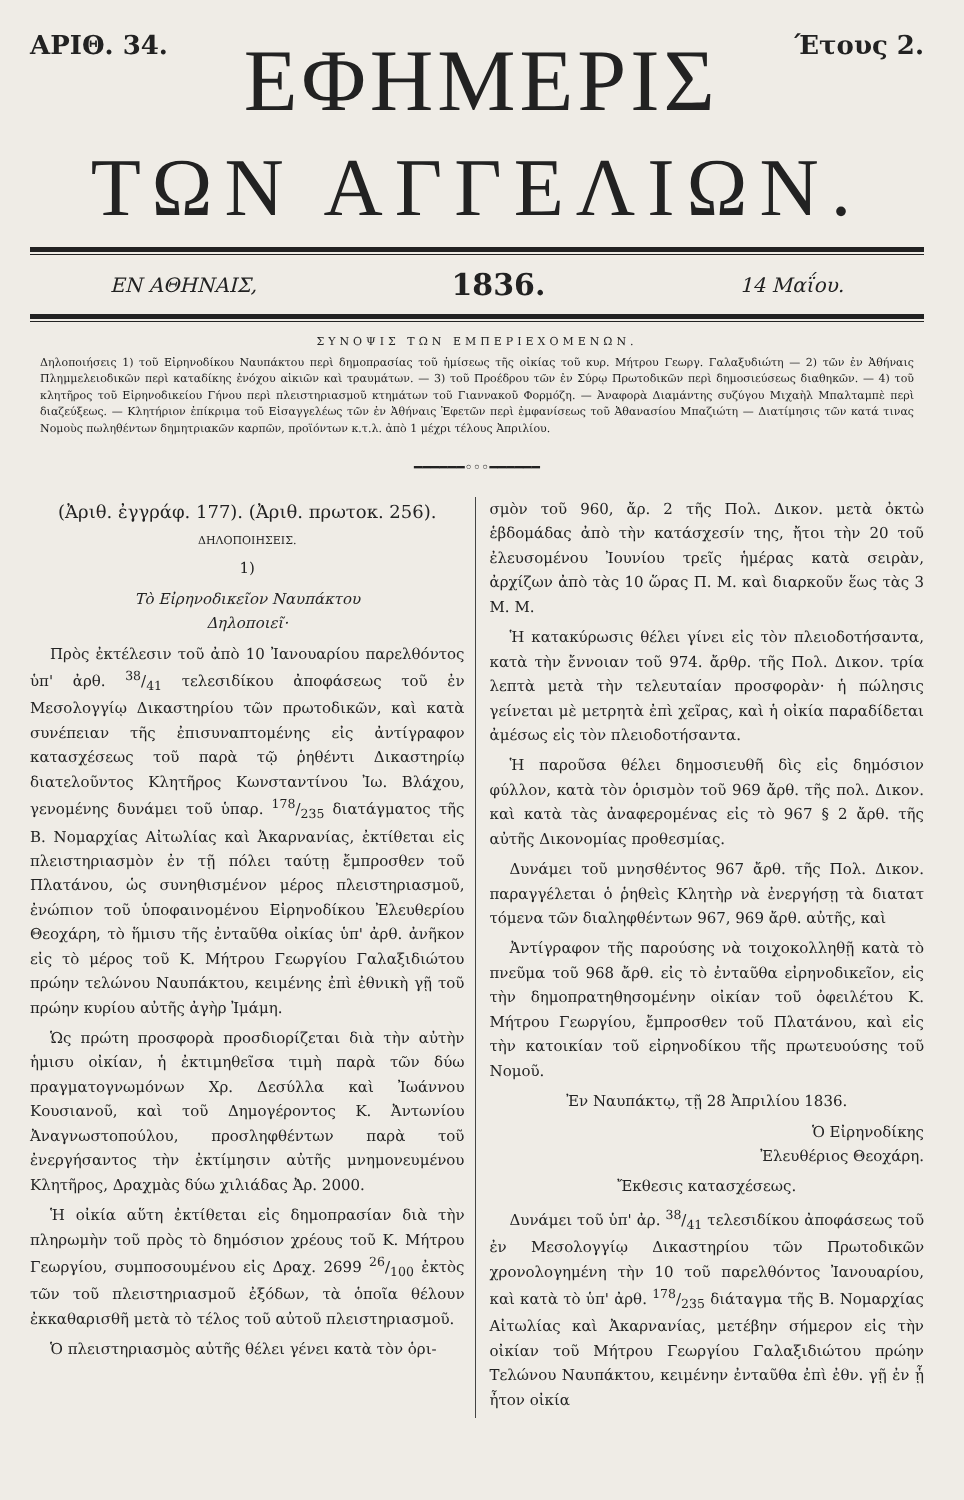ΑΡΙΘ. 34.
ΕΦΗΜΕΡΙΣ
Έτους 2.
ΤΩΝ ΑΓΓΕΛΙΩΝ.
ΕΝ ΑΘΗΝΑΙΣ, 1836. 14 Μαΐου.
ΣΥΝΟΨΙΣ ΤΩΝ ΕΜΠΕΡΙΕΧΟΜΕΝΩΝ.
Δηλοποιήσεις 1) τοῦ Εἰρηνοδίκου Ναυπάκτου περὶ δημοπρασίας τοῦ ἡμίσεως τῆς οἰκίας τοῦ κυρ. Μήτρου Γεωργ. Γαλαξυδιώτη — 2) τῶν ἐν Ἀθήναις Πλημμελειοδικῶν περὶ καταδίκης ἐνόχου αἰκιῶν καὶ τραυμάτων. — 3) τοῦ Προέδρου τῶν ἐν Σύρῳ Πρωτοδικῶν περὶ δημοσιεύσεως διαθηκῶν. — 4) τοῦ κλητῆρος τοῦ Εἰρηνοδικείου Γήνου περὶ πλειστηριασμοῦ κτημάτων τοῦ Γιαννακοῦ Φορμόζη. — Ἀναφορὰ Διαμάντης συζύγου Μιχαὴλ Μπαλταμπὲ περὶ διαζεύξεως. — Κλητήριον ἐπίκριμα τοῦ Εἰσαγγελέως τῶν ἐν Ἀθήναις Ἐφετῶν περὶ ἐμφανίσεως τοῦ Ἀθανασίου Μπαζιώτη — Διατίμησις τῶν κατά τινας Νομοὺς πωληθέντων δημητριακῶν καρπῶν, προϊόντων κ.τ.λ. ἀπὸ 1 μέχρι τέλους Ἀπριλίου.
━━━━━━◦◦◦━━━━━━
(Ἀριθ. ἐγγράφ. 177). (Ἀριθ. πρωτοκ. 256).
ΔΗΛΟΠΟΙΗΣΕΙΣ.
1)
Τὸ Εἰρηνοδικεῖον Ναυπάκτου
Δηλοποιεῖ·
Πρὸς ἐκτέλεσιν τοῦ ἀπὸ 10 Ἰανουαρίου παρελθόντος ὑπ' ἀρθ. 38/41 τελεσιδίκου ἀποφάσεως τοῦ ἐν Μεσολογγίῳ Δικαστηρίου τῶν πρωτοδικῶν, καὶ κατὰ συνέπειαν τῆς ἐπισυναπτομένης εἰς ἀντίγραφον κατασχέσεως τοῦ παρὰ τῷ ῥηθέντι Δικαστηρίῳ διατελοῦντος Κλητῆρος Κωνσταντίνου Ἰω. Βλάχου, γενομένης δυνάμει τοῦ ὑπαρ. 178/235 διατάγματος τῆς Β. Νομαρχίας Αἰτωλίας καὶ Ἀκαρνανίας, ἐκτίθεται εἰς πλειστηριασμὸν ἐν τῇ πόλει ταύτῃ ἔμπροσθεν τοῦ Πλατάνου, ὡς συνηθισμένον μέρος πλειστηριασμοῦ, ἐνώπιον τοῦ ὑποφαινομένου Εἰρηνοδίκου Ἐλευθερίου Θεοχάρη, τὸ ἥμισυ τῆς ἐνταῦθα οἰκίας ὑπ' ἀρθ. ἀνῆκον εἰς τὸ μέρος τοῦ Κ. Μήτρου Γεωργίου Γαλαξιδιώτου πρώην τελώνου Ναυπάκτου, κειμένης ἐπὶ ἐθνικὴ γῇ τοῦ πρώην κυρίου αὐτῆς ἀγὴρ Ἰμάμη.
Ὡς πρώτη προσφορὰ προσδιορίζεται διὰ τὴν αὐτὴν ἡμισυ οἰκίαν, ἡ ἐκτιμηθεῖσα τιμὴ παρὰ τῶν δύω πραγματογνωμόνων Χρ. Δεσύλλα καὶ Ἰωάννου Κουσιανοῦ, καὶ τοῦ Δημογέροντος Κ. Ἀντωνίου Ἀναγνωστοπούλου, προσληφθέντων παρὰ τοῦ ἐνεργήσαντος τὴν ἐκτίμησιν αὐτῆς μνημονευμένου Κλητῆρος, Δραχμὰς δύω χιλιάδας Ἀρ. 2000.
Ἡ οἰκία αὕτη ἐκτίθεται εἰς δημοπρασίαν διὰ τὴν πληρωμὴν τοῦ πρὸς τὸ δημόσιον χρέους τοῦ Κ. Μήτρου Γεωργίου, συμποσουμένου εἰς Δραχ. 2699 26/100 ἐκτὸς τῶν τοῦ πλειστηριασμοῦ ἐξόδων, τὰ ὁποῖα θέλουν ἐκκαθαρισθῆ μετὰ τὸ τέλος τοῦ αὐτοῦ πλειστηριασμοῦ.
Ὁ πλειστηριασμὸς αὐτῆς θέλει γένει κατὰ τὸν ὁρι-
σμὸν τοῦ 960, ἄρ. 2 τῆς Πολ. Δικον. μετὰ ὀκτὼ ἑβδομάδας ἀπὸ τὴν κατάσχεσίν της, ἤτοι τὴν 20 τοῦ ἐλευσομένου Ἰουνίου τρεῖς ἡμέρας κατὰ σειρὰν, ἀρχίζων ἀπὸ τὰς 10 ὥρας Π. Μ. καὶ διαρκοῦν ἕως τὰς 3 Μ. Μ.
Ἡ κατακύρωσις θέλει γίνει εἰς τὸν πλειοδοτήσαντα, κατὰ τὴν ἔννοιαν τοῦ 974. ἄρθρ. τῆς Πολ. Δικον. τρία λεπτὰ μετὰ τὴν τελευταίαν προσφορὰν· ἡ πώλησις γείνεται μὲ μετρητὰ ἐπὶ χεῖρας, καὶ ἡ οἰκία παραδίδεται ἀμέσως εἰς τὸν πλειοδοτήσαντα.
Ἡ παροῦσα θέλει δημοσιευθῆ δὶς εἰς δημόσιον φύλλον, κατὰ τὸν ὁρισμὸν τοῦ 969 ἄρθ. τῆς πολ. Δικον. καὶ κατὰ τὰς ἀναφερομένας εἰς τὸ 967 § 2 ἄρθ. τῆς αὐτῆς Δικονομίας προθεσμίας.
Δυνάμει τοῦ μνησθέντος 967 ἄρθ. τῆς Πολ. Δικον. παραγγέλεται ὁ ῥηθεὶς Κλητὴρ νὰ ἐνεργήσῃ τὰ διατατ τόμενα τῶν διαληφθέντων 967, 969 ἄρθ. αὐτῆς, καὶ
Ἀντίγραφον τῆς παρούσης νὰ τοιχοκολληθῇ κατὰ τὸ πνεῦμα τοῦ 968 ἄρθ. εἰς τὸ ἐνταῦθα εἰρηνοδικεῖον, εἰς τὴν δημοπρατηθησομένην οἰκίαν τοῦ ὀφειλέτου Κ. Μήτρου Γεωργίου, ἔμπροσθεν τοῦ Πλατάνου, καὶ εἰς τὴν κατοικίαν τοῦ εἰρηνοδίκου τῆς πρωτευούσης τοῦ Νομοῦ.
Ἐν Ναυπάκτῳ, τῇ 28 Ἀπριλίου 1836.
Ὁ Εἰρηνοδίκης
Ἐλευθέριος Θεοχάρη.
Ἔκθεσις κατασχέσεως.
Δυνάμει τοῦ ὑπ' ἀρ. 38/41 τελεσιδίκου ἀποφάσεως τοῦ ἐν Μεσολογγίῳ Δικαστηρίου τῶν Πρωτοδικῶν χρονολογημένη τὴν 10 τοῦ παρελθόντος Ἰανουαρίου, καὶ κατὰ τὸ ὑπ' ἀρθ. 178/235 διάταγμα τῆς Β. Νομαρχίας Αἰτωλίας καὶ Ἀκαρνανίας, μετέβην σήμερον εἰς τὴν οἰκίαν τοῦ Μήτρου Γεωργίου Γαλαξιδιώτου πρώην Τελώνου Ναυπάκτου, κειμένην ἐνταῦθα ἐπὶ ἐθν. γῇ ἐν ᾗ ἦτον οἰκία